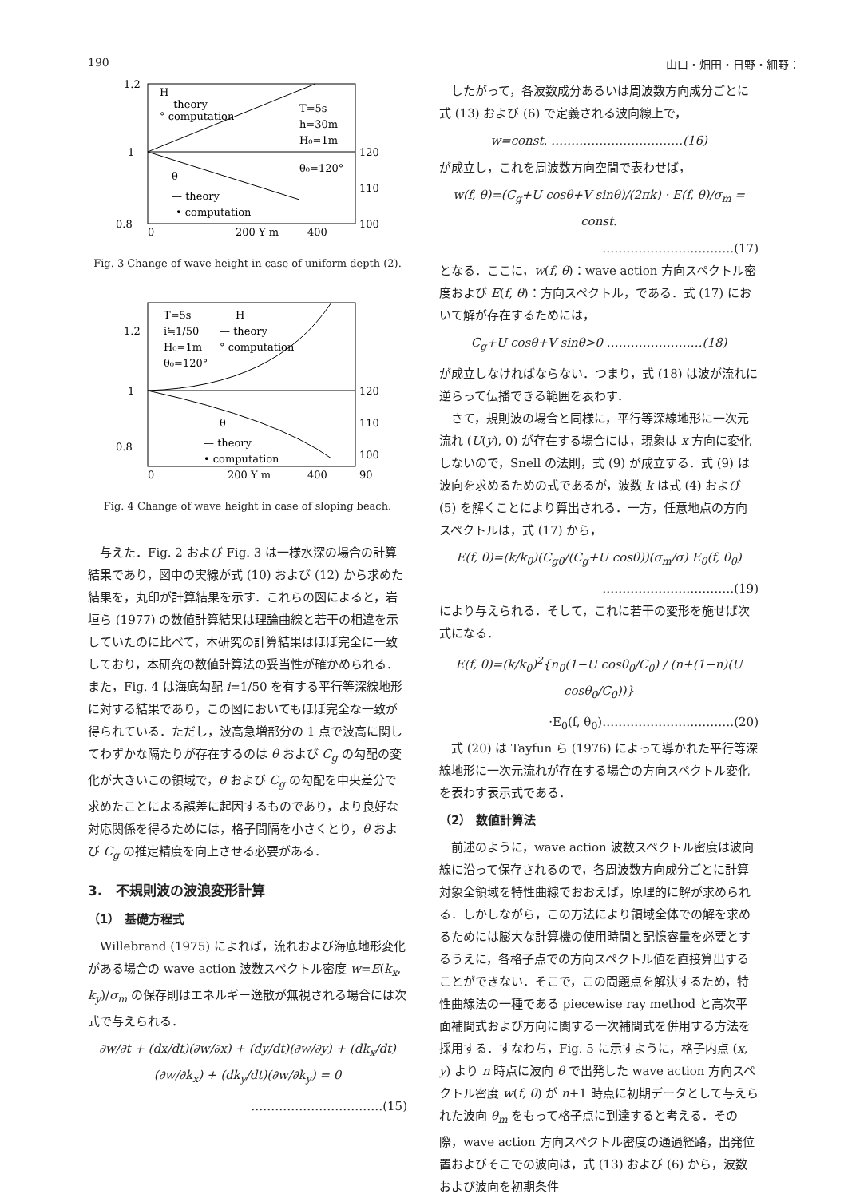190 山口・畑田・日野・細野：
1.2
1
0.8
H
— theory
° computation
T=5s
h=30m
H₀=1m
θ₀=120°
θ
— theory
• computation
120
110
100
0
200 Y m
400
Fig. 3 Change of wave height in case of uniform depth (2).
1.2
1
0.8
T=5s
i≒1/50
H₀=1m
θ₀=120°
H
— theory
° computation
θ
— theory
• computation
120
110
100
90
0
200 Y m
400
Fig. 4 Change of wave height in case of sloping beach.
与えた．Fig. 2 および Fig. 3 は一様水深の場合の計算結果であり，図中の実線が式 (10) および (12) から求めた結果を，丸印が計算結果を示す．これらの図によると，岩垣ら (1977) の数値計算結果は理論曲線と若干の相違を示していたのに比べて，本研究の計算結果はほぼ完全に一致しており，本研究の数値計算法の妥当性が確かめられる．また，Fig. 4 は海底勾配 i=1/50 を有する平行等深線地形に対する結果であり，この図においてもほぼ完全な一致が得られている．ただし，波高急増部分の 1 点で波高に関してわずかな隔たりが存在するのは θ および C<sub>g</sub> の勾配の変化が大きいこの領域で，θ および C<sub>g</sub> の勾配を中央差分で求めたことによる誤差に起因するものであり，より良好な対応関係を得るためには，格子間隔を小さくとり，θ および C<sub>g</sub> の推定精度を向上させる必要がある．
3.　不規則波の波浪変形計算
（1） 基礎方程式
Willebrand (1975) によれば，流れおよび海底地形変化がある場合の wave action 波数スペクトル密度 w=E(k<sub>x</sub>, k<sub>y</sub>)/σ<sub>m</sub> の保存則はエネルギー逸散が無視される場合には次式で与えられる．
∂w/∂t + (dx/dt)(∂w/∂x) + (dy/dt)(∂w/∂y) + (dk<sub>x</sub>/dt)(∂w/∂k<sub>x</sub>) + (dk<sub>y</sub>/dt)(∂w/∂k<sub>y</sub>) = 0
……………………………(15)
したがって，各波数成分あるいは周波数方向成分ごとに式 (13) および (6) で定義される波向線上で，
w=const. ……………………………(16)
が成立し，これを周波数方向空間で表わせば，
w(f, θ)=(C<sub>g</sub>+U cosθ+V sinθ)/(2πk) · E(f, θ)/σ<sub>m</sub> = const.
……………………………(17)
となる．ここに，w(f, θ)：wave action 方向スペクトル密度および E(f, θ)：方向スペクトル，である．式 (17) において解が存在するためには，
C<sub>g</sub>+U cosθ+V sinθ>0 ……………………(18)
が成立しなければならない．つまり，式 (18) は波が流れに逆らって伝播できる範囲を表わす．
さて，規則波の場合と同様に，平行等深線地形に一次元流れ (U(y), 0) が存在する場合には，現象は x 方向に変化しないので，Snell の法則，式 (9) が成立する．式 (9) は波向を求めるための式であるが，波数 k は式 (4) および (5) を解くことにより算出される．一方，任意地点の方向スペクトルは，式 (17) から，
E(f, θ)=(k/k<sub>0</sub>)(C<sub>g0</sub>/(C<sub>g</sub>+U cosθ))(σ<sub>m</sub>/σ) E<sub>0</sub>(f, θ<sub>0</sub>)
……………………………(19)
により与えられる．そして，これに若干の変形を施せば次式になる．
E(f, θ)=(k/k<sub>0</sub>)<sup>2</sup>{n<sub>0</sub>(1−U cosθ<sub>0</sub>/C<sub>0</sub>) / (n+(1−n)(U cosθ<sub>0</sub>/C<sub>0</sub>))}
·E<sub>0</sub>(f, θ<sub>0</sub>)……………………………(20)
式 (20) は Tayfun ら (1976) によって導かれた平行等深線地形に一次元流れが存在する場合の方向スペクトル変化を表わす表示式である．
（2） 数値計算法
前述のように，wave action 波数スペクトル密度は波向線に沿って保存されるので，各周波数方向成分ごとに計算対象全領域を特性曲線でおおえば，原理的に解が求められる．しかしながら，この方法により領域全体での解を求めるためには膨大な計算機の使用時間と記憶容量を必要とするうえに，各格子点での方向スペクトル値を直接算出することができない．そこで，この問題点を解決するため，特性曲線法の一種である piecewise ray method と高次平面補間式および方向に関する一次補間式を併用する方法を採用する．すなわち，Fig. 5 に示すように，格子内点 (x, y) より n 時点に波向 θ で出発した wave action 方向スペクトル密度 w(f, θ) が n+1 時点に初期データとして与えられた波向 θ<sub>m</sub> をもって格子点に到達すると考える．その際，wave action 方向スペクトル密度の通過経路，出発位置およびそこでの波向は，式 (13) および (6) から，波数および波向を初期条件